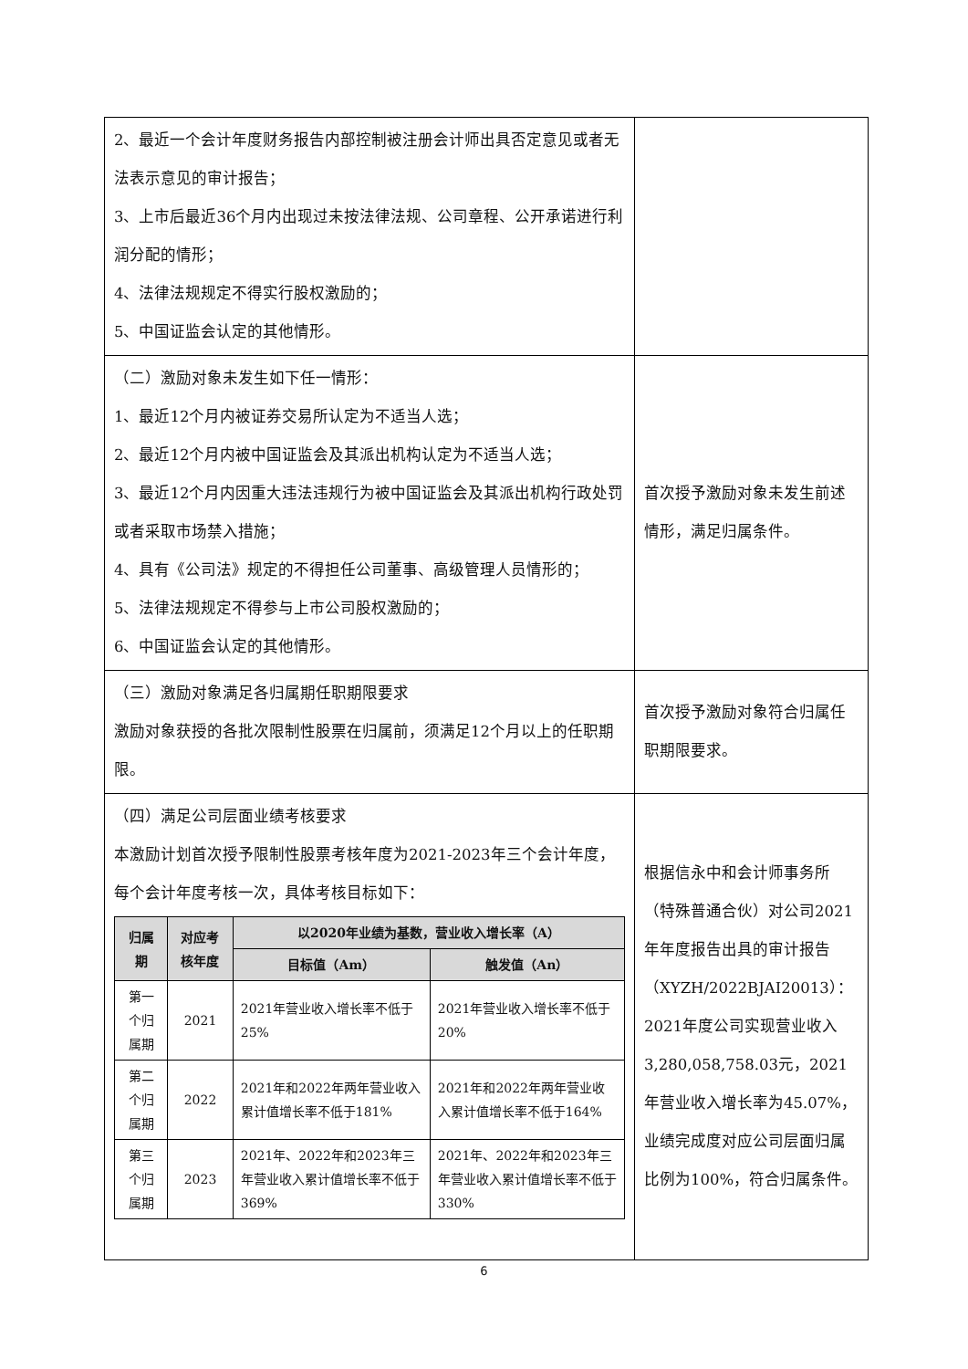| 2、最近一个会计年度财务报告内部控制被注册会计师出具否定意见或者无法表示意见的审计报告； 3、上市后最近36个月内出现过未按法律法规、公司章程、公开承诺进行利润分配的情形； 4、法律法规规定不得实行股权激励的； 5、中国证监会认定的其他情形。 | |
| （二）激励对象未发生如下任一情形： 1、最近12个月内被证券交易所认定为不适当人选； 2、最近12个月内被中国证监会及其派出机构认定为不适当人选； 3、最近12个月内因重大违法违规行为被中国证监会及其派出机构行政处罚或者采取市场禁入措施； 4、具有《公司法》规定的不得担任公司董事、高级管理人员情形的； 5、法律法规规定不得参与上市公司股权激励的； 6、中国证监会认定的其他情形。 | 首次授予激励对象未发生前述情形，满足归属条件。 |
| （三）激励对象满足各归属期任职期限要求 激励对象获授的各批次限制性股票在归属前，须满足12个月以上的任职期限。 | 首次授予激励对象符合归属任职期限要求。 |
| （四）满足公司层面业绩考核要求 本激励计划首次授予限制性股票考核年度为2021-2023年三个会计年度，每个会计年度考核一次，具体考核目标如下： / 归属期 / 对应考核年度 / 以2020年业绩为基数，营业收入增长率（A） / / / --- / --- / --- / --- / / / / 目标值（Am） / 触发值（An） / / 第一个归属期 / 2021 / 2021年营业收入增长率不低于25% / 2021年营业收入增长率不低于20% / / 第二个归属期 / 2022 / 2021年和2022年两年营业收入累计值增长率不低于181% / 2021年和2022年两年营业收入累计值增长率不低于164% / / 第三个归属期 / 2023 / 2021年、2022年和2023年三年营业收入累计值增长率不低于369% / 2021年、2022年和2023年三年营业收入累计值增长率不低于330% / | 根据信永中和会计师事务所（特殊普通合伙）对公司2021年年度报告出具的审计报告（XYZH/2022BJAI20013）：2021年度公司实现营业收入3,280,058,758.03元，2021年营业收入增长率为45.07%，业绩完成度对应公司层面归属比例为100%，符合归属条件。 |
6